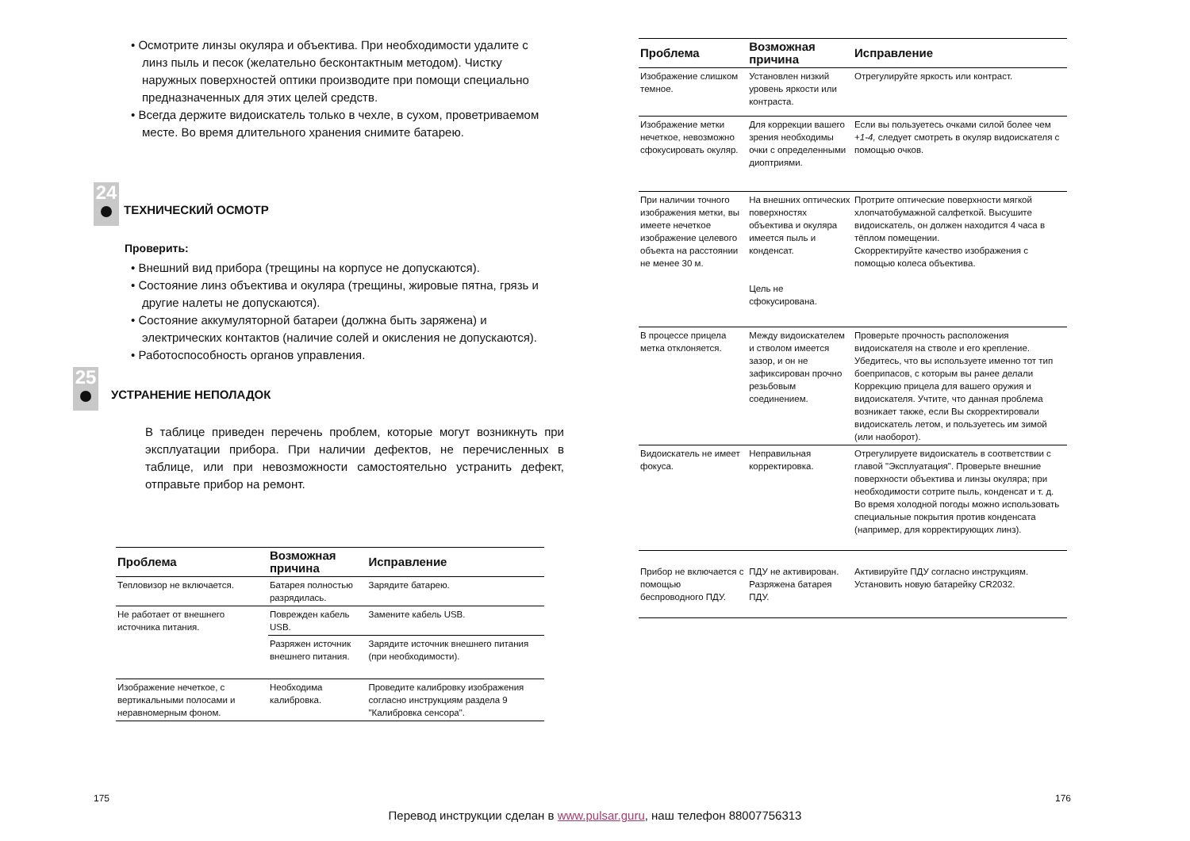• Осмотрите линзы окуляра и объектива. При необходимости удалите с линз пыль и песок (желательно бесконтактным методом). Чистку наружных поверхностей оптики производите при помощи специально предназначенных для этих целей средств.
• Всегда держите видоискатель только в чехле, в сухом, проветриваемом месте. Во время длительного хранения снимите батарею.
24
ТЕХНИЧЕСКИЙ ОСМОТР
Проверить:
• Внешний вид прибора (трещины на корпусе не допускаются).
• Состояние линз объектива и окуляра (трещины, жировые пятна, грязь и другие налеты не допускаются).
• Состояние аккумуляторной батареи (должна быть заряжена) и электрических контактов (наличие солей и окисления не допускаются).
• Работоспособность органов управления.
25
УСТРАНЕНИЕ НЕПОЛАДОК
В таблице приведен перечень проблем, которые могут возникнуть при эксплуатации прибора. При наличии дефектов, не перечисленных в таблице, или при невозможности самостоятельно устранить дефект, отправьте прибор на ремонт.
| Проблема | Возможная причина | Исправление |
| --- | --- | --- |
| Тепловизор не включается. | Батарея полностью разрядилась. | Зарядите батарею. |
| Не работает от внешнего источника питания. | Поврежден кабель USB. | Замените кабель USB. |
| | Разряжен источник внешнего питания. | Зарядите источник внешнего питания (при необходимости). |
| Изображение нечеткое, с вертикальными полосами и неравномерным фоном. | Необходима калибровка. | Проведите калибровку изображения согласно инструкциям раздела 9 "Калибровка сенсора". |
175
| Проблема | Возможная причина | Исправление |
| --- | --- | --- |
| Изображение слишком темное. | Установлен низкий уровень яркости или контраста. | Отрегулируйте яркость или контраст. |
| Изображение метки нечеткое, невозможно сфокусировать окуляр. | Для коррекции вашего зрения необходимы очки с определенными диоптриями. | Если вы пользуетесь очками силой более чем +1-4, следует смотреть в окуляр видоискателя с помощью очков. |
| При наличии точного изображения метки, вы имеете нечеткое изображение целевого объекта на расстоянии не менее 30 м. | На внешних оптических поверхностях объектива и окуляра имеется пыль и конденсат. Цель не сфокусирована. | Протрите оптические поверхности мягкой хлопчатобумажной салфеткой. Высушите видоискатель, он должен находится 4 часа в тёплом помещении. Скорректируйте качество изображения с помощью колеса объектива. |
| В процессе прицела метка отклоняется. | Между видоискателем и стволом имеется зазор, и он не зафиксирован прочно резьбовым соединением. | Проверьте прочность расположения видоискателя на стволе и его крепление. Убедитесь, что вы используете именно тот тип боеприпасов, с которым вы ранее делали Коррекцию прицела для вашего оружия и видоискателя. Учтите, что данная проблема возникает также, если Вы скорректировали видоискатель летом, и пользуетесь им зимой (или наоборот). |
| Видоискатель не имеет фокуса. | Неправильная корректировка. | Отрегулируете видоискатель в соответствии с главой "Эксплуатация". Проверьте внешние поверхности объектива и линзы окуляра; при необходимости сотрите пыль, конденсат и т. д. Во время холодной погоды можно использовать специальные покрытия против конденсата (например, для корректирующих линз). |
| Прибор не включается с помощью беспроводного ПДУ. | ПДУ не активирован. Разряжена батарея ПДУ. | Активируйте ПДУ согласно инструкциям. Установить новую батарейку CR2032. |
176
Перевод инструкции сделан в www.pulsar.guru, наш телефон 88007756313